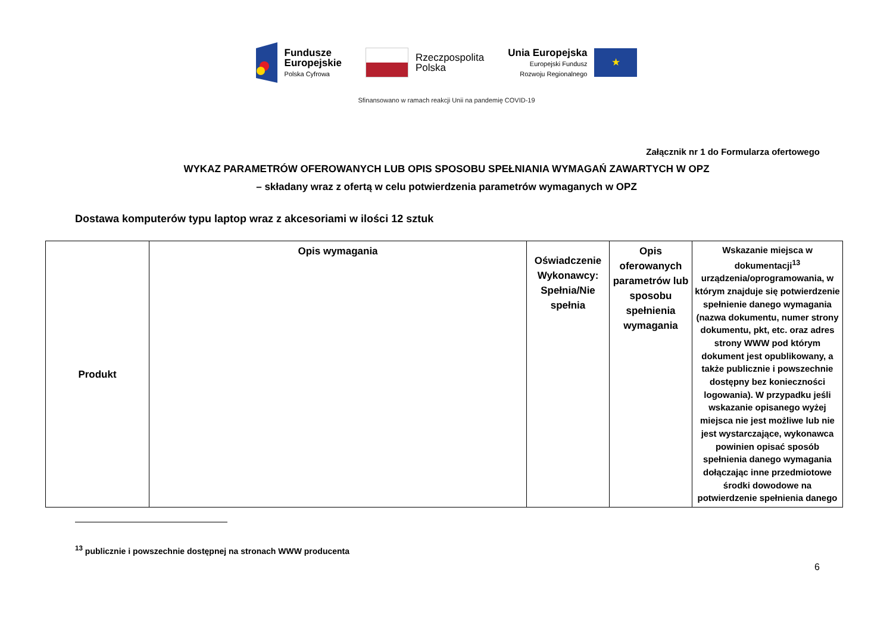Fundusze
Europejskie
Polska Cyfrowa
Rzeczpospolita
Polska
Unia Europejska
Europejski Fundusz
Rozwoju Regionalnego
★
Sfinansowano w ramach reakcji Unii na pandemię COVID-19
Załącznik nr 1 do Formularza ofertowego
WYKAZ PARAMETRÓW OFEROWANYCH LUB OPIS SPOSOBU SPEŁNIANIA WYMAGAŃ ZAWARTYCH W OPZ
– składany wraz z ofertą w celu potwierdzenia parametrów wymaganych w OPZ
Dostawa komputerów typu laptop wraz z akcesoriami w ilości 12 sztuk
| Produkt | Opis wymagania | Oświadczenie Wykonawcy: Spełnia/Nie spełnia | Opis oferowanych parametrów lub sposobu spełnienia wymagania | Wskazanie miejsca w dokumentacji<sup>13</sup> urządzenia/oprogramowania, w którym znajduje się potwierdzenie spełnienie danego wymagania (nazwa dokumentu, numer strony dokumentu, pkt, etc. oraz adres strony WWW pod którym dokument jest opublikowany, a także publicznie i powszechnie dostępny bez konieczności logowania). W przypadku jeśli wskazanie opisanego wyżej miejsca nie jest możliwe lub nie jest wystarczające, wykonawca powinien opisać sposób spełnienia danego wymagania dołączając inne przedmiotowe środki dowodowe na potwierdzenie spełnienia danego |
<sup>13</sup> publicznie i powszechnie dostępnej na stronach WWW producenta
6